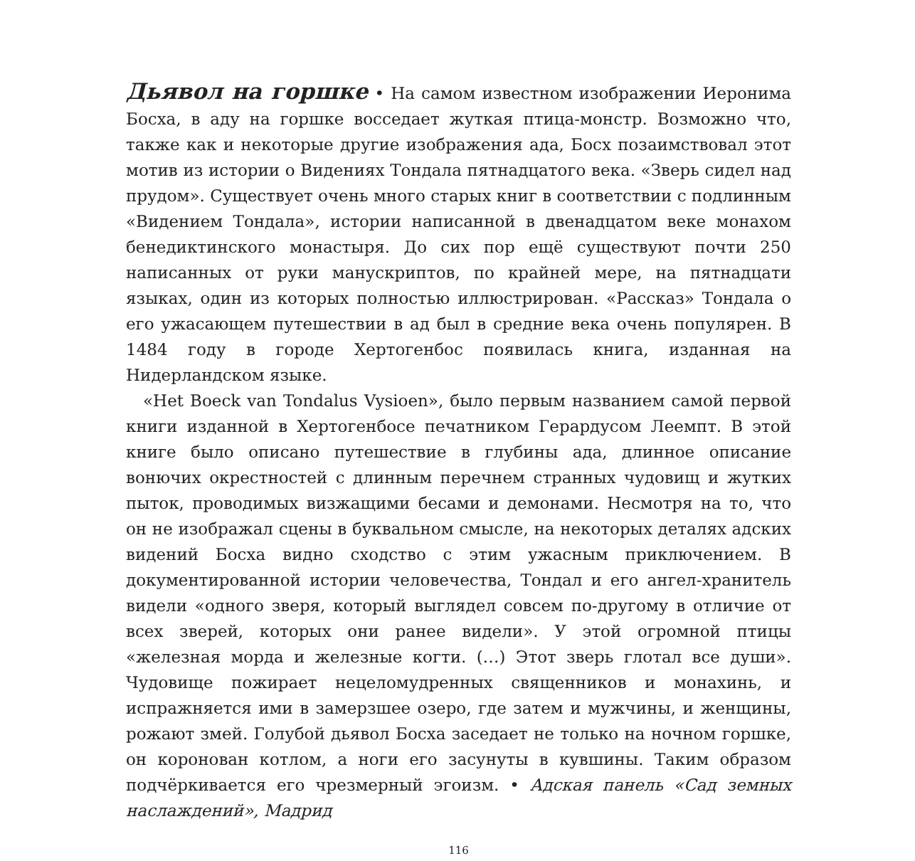Дьявол на горшке • На самом известном изображении Иеронима Босха, в аду на горшке восседает жуткая птица-монстр. Возможно что, также как и некоторые другие изображения ада, Босх позаимствовал этот мотив из истории о Видениях Тондала пятнадцатого века. «Зверь сидел над прудом». Существует очень много старых книг в соответствии с подлинным «Видением Тондала», истории написанной в двенадцатом веке монахом бенедиктинского монастыря. До сих пор ещё существуют почти 250 написанных от руки манускриптов, по крайней мере, на пятнадцати языках, один из которых полностью иллюстрирован. «Рассказ» Тондала о его ужасающем путешествии в ад был в средние века очень популярен. В 1484 году в городе Хертогенбос появилась книга, изданная на Нидерландском языке.
«Het Boeck van Tondalus Vysioen», было первым названием самой первой книги изданной в Хертогенбосе печатником Герардусом Леемпт. В этой книге было описано путешествие в глубины ада, длинное описание вонючих окрестностей с длинным перечнем странных чудовищ и жутких пыток, проводимых визжащими бесами и демонами. Несмотря на то, что он не изображал сцены в буквальном смысле, на некоторых деталях адских видений Босха видно сходство с этим ужасным приключением. В документированной истории человечества, Тондал и его ангел-хранитель видели «одного зверя, который выглядел совсем по-другому в отличие от всех зверей, которых они ранее видели». У этой огромной птицы «железная морда и железные когти. (…) Этот зверь глотал все души». Чудовище пожирает нецеломудренных священников и монахинь, и испражняется ими в замерзшее озеро, где затем и мужчины, и женщины, рожают змей. Голубой дьявол Босха заседает не только на ночном горшке, он коронован котлом, а ноги его засунуты в кувшины. Таким образом подчёркивается его чрезмерный эгоизм. • Адская панель «Сад земных наслаждений», Мадрид
116